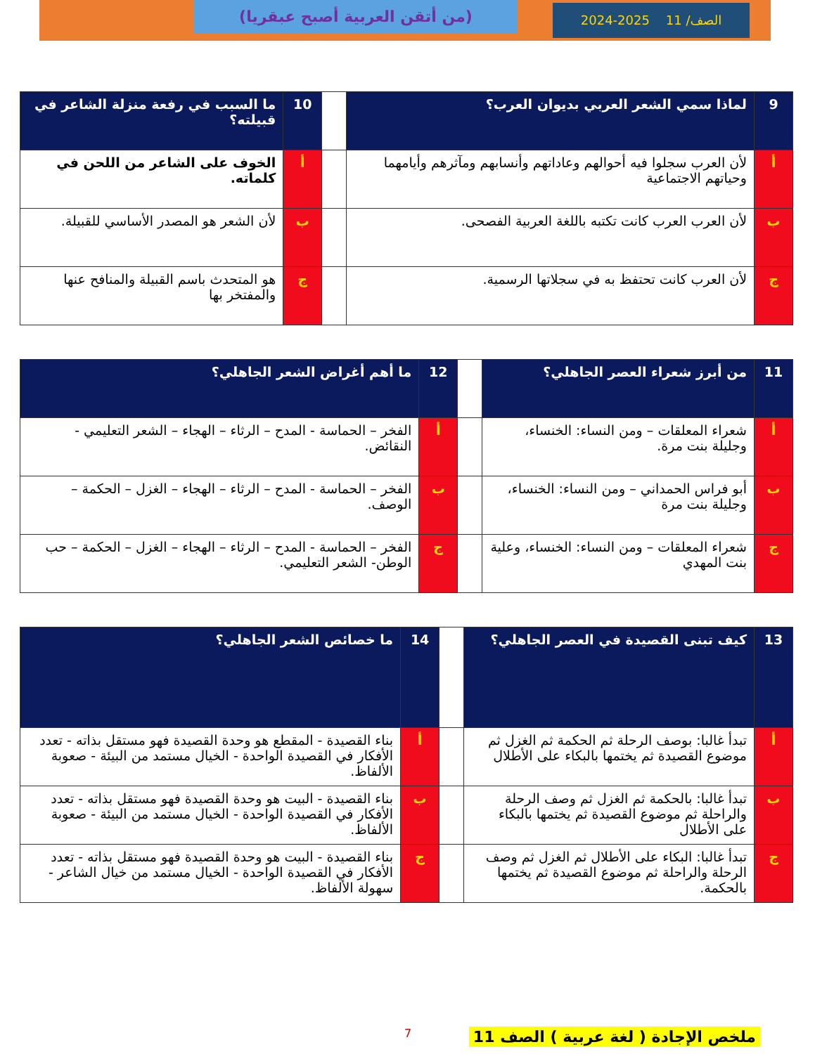الصف/ 11 2025-2024 (من أتقن العربية أصبح عبقريا)
| 9 | لماذا سمي الشعر العربي بديوان العرب؟ | | 10 | ما السبب في رفعة منزلة الشاعر في قبيلته؟ |
| أ | لأن العرب سجلوا فيه أحوالهم وعاداتهم وأنسابهم ومآثرهم وأيامهما وحياتهم الاجتماعية | | أ | الخوف على الشاعر من اللحن في كلماته. |
| ب | لأن العرب العرب كانت تكتبه باللغة العربية الفصحى. | | ب | لأن الشعر هو المصدر الأساسي للقبيلة. |
| ج | لأن العرب كانت تحتفظ به في سجلاتها الرسمية. | | ج | هو المتحدث باسم القبيلة والمنافح عنها والمفتخر بها |
| 11 | من أبرز شعراء العصر الجاهلي؟ | | 12 | ما أهم أغراض الشعر الجاهلي؟ |
| أ | شعراء المعلقات – ومن النساء: الخنساء، وجليلة بنت مرة. | | أ | الفخر – الحماسة - المدح – الرثاء – الهجاء – الشعر التعليمي - النقائض. |
| ب | أبو فراس الحمداني – ومن النساء: الخنساء، وجليلة بنت مرة | | ب | الفخر – الحماسة - المدح – الرثاء – الهجاء – الغزل – الحكمة – الوصف. |
| ج | شعراء المعلقات – ومن النساء: الخنساء، وعلية بنت المهدي | | ج | الفخر – الحماسة - المدح – الرثاء – الهجاء – الغزل – الحكمة – حب الوطن- الشعر التعليمي. |
| 13 | كيف تبنى القصيدة في العصر الجاهلي؟ | | 14 | ما خصائص الشعر الجاهلي؟ |
| أ | تبدأ غالبا: بوصف الرحلة ثم الحكمة ثم الغزل ثم موضوع القصيدة ثم يختمها بالبكاء على الأطلال | | أ | بناء القصيدة - المقطع هو وحدة القصيدة فهو مستقل بذاته - تعدد الأفكار في القصيدة الواحدة - الخيال مستمد من البيئة - صعوبة الألفاظ. |
| ب | تبدأ غالبا: بالحكمة ثم الغزل ثم وصف الرحلة والراحلة ثم موضوع القصيدة ثم يختمها بالبكاء على الأطلال | | ب | بناء القصيدة - البيت هو وحدة القصيدة فهو مستقل بذاته - تعدد الأفكار في القصيدة الواحدة - الخيال مستمد من البيئة - صعوبة الألفاظ. |
| ج | تبدأ غالبا: البكاء على الأطلال ثم الغزل ثم وصف الرحلة والراحلة ثم موضوع القصيدة ثم يختمها بالحكمة. | | ج | بناء القصيدة - البيت هو وحدة القصيدة فهو مستقل بذاته - تعدد الأفكار في القصيدة الواحدة - الخيال مستمد من خيال الشاعر - سهولة الألفاظ. |
7
ملخص الإجادة ( لغة عربية ) الصف 11